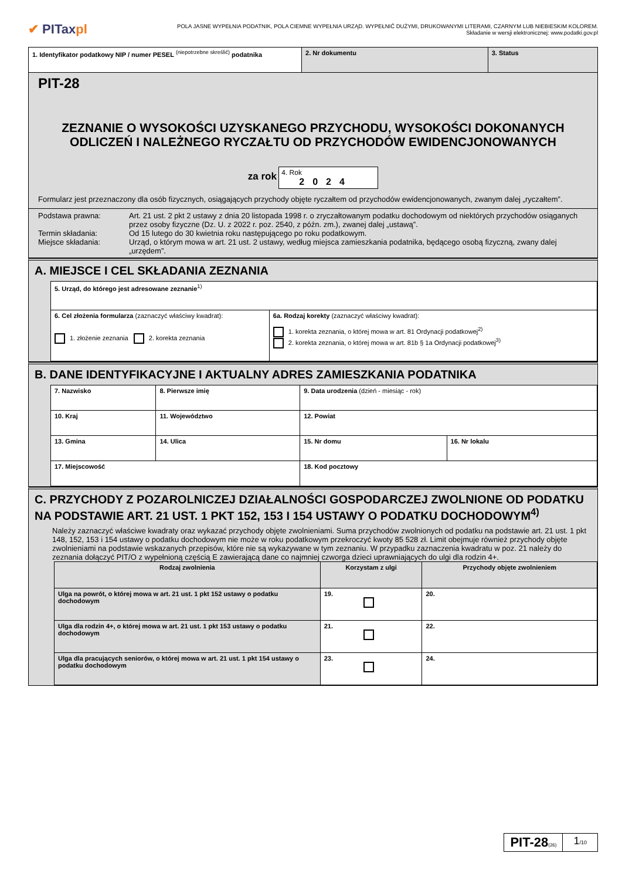✔ PITaxpl
POLA JASNE WYPEŁNIA PODATNIK, POLA CIEMNE WYPEŁNIA URZĄD. WYPEŁNIĆ DUŻYMI, DRUKOWANYMI LITERAMI, CZARNYM LUB NIEBIESKIM KOLOREM.
Składanie w wersji elektronicznej: www.podatki.gov.pl
| 1. Identyfikator podatkowy NIP / numer PESEL <sup>(niepotrzebne skreślić)</sup> podatnika | 2. Nr dokumentu | 3. Status |
PIT-28
ZEZNANIE O WYSOKOŚCI UZYSKANEGO PRZYCHODU, WYSOKOŚCI DOKONANYCH ODLICZEŃ I NALEŻNEGO RYCZAŁTU OD PRZYCHODÓW EWIDENCJONOWANYCH
za rok 4. Rok
2024
Formularz jest przeznaczony dla osób fizycznych, osiągających przychody objęte ryczałtem od przychodów ewidencjonowanych, zwanym dalej „ryczałtem”.
Podstawa prawna: Art. 21 ust. 2 pkt 2 ustawy z dnia 20 listopada 1998 r. o zryczałtowanym podatku dochodowym od niektórych przychodów osiąganych przez osoby fizyczne (Dz. U. z 2022 r. poz. 2540, z późn. zm.), zwanej dalej „ustawą”.
Termin składania: Od 15 lutego do 30 kwietnia roku następującego po roku podatkowym.
Miejsce składania: Urząd, o którym mowa w art. 21 ust. 2 ustawy, według miejsca zamieszkania podatnika, będącego osobą fizyczną, zwany dalej „urzędem”.
A. MIEJSCE I CEL SKŁADANIA ZEZNANIA
| 5. Urząd, do którego jest adresowane zeznanie<sup>1)</sup> | |
| 6. Cel złożenia formularza (zaznaczyć właściwy kwadrat): 1. złożenie zeznania 2. korekta zeznania | 6a. Rodzaj korekty (zaznaczyć właściwy kwadrat): 1. korekta zeznania, o której mowa w art. 81 Ordynacji podatkowej<sup>2)</sup> 2. korekta zeznania, o której mowa w art. 81b § 1a Ordynacji podatkowej<sup>3)</sup> |
B. DANE IDENTYFIKACYJNE I AKTUALNY ADRES ZAMIESZKANIA PODATNIKA
| 7. Nazwisko | 8. Pierwsze imię | 9. Data urodzenia (dzień - miesiąc - rok) | |
| 10. Kraj | 11. Województwo | 12. Powiat | |
| 13. Gmina | 14. Ulica | 15. Nr domu | 16. Nr lokalu |
| 17. Miejscowość | | 18. Kod pocztowy | |
C. PRZYCHODY Z POZAROLNICZEJ DZIAŁALNOŚCI GOSPODARCZEJ ZWOLNIONE OD PODATKU NA PODSTAWIE ART. 21 UST. 1 PKT 152, 153 I 154 USTAWY O PODATKU DOCHODOWYM<sup>4)</sup>
Należy zaznaczyć właściwe kwadraty oraz wykazać przychody objęte zwolnieniami. Suma przychodów zwolnionych od podatku na podstawie art. 21 ust. 1 pkt 148, 152, 153 i 154 ustawy o podatku dochodowym nie może w roku podatkowym przekroczyć kwoty 85 528 zł. Limit obejmuje również przychody objęte zwolnieniami na podstawie wskazanych przepisów, które nie są wykazywane w tym zeznaniu. W przypadku zaznaczenia kwadratu w poz. 21 należy do zeznania dołączyć PIT/O z wypełnioną częścią E zawierającą dane co najmniej czworga dzieci uprawniających do ulgi dla rodzin 4+.
| Rodzaj zwolnienia | Korzystam z ulgi | Przychody objęte zwolnieniem |
| --- | --- | --- |
| Ulga na powrót, o której mowa w art. 21 ust. 1 pkt 152 ustawy o podatku dochodowym | 19. | 20. |
| Ulga dla rodzin 4+, o której mowa w art. 21 ust. 1 pkt 153 ustawy o podatku dochodowym | 21. | 22. |
| Ulga dla pracujących seniorów, o której mowa w art. 21 ust. 1 pkt 154 ustawy o podatku dochodowym | 23. | 24. |
PIT-28(26)
1/10